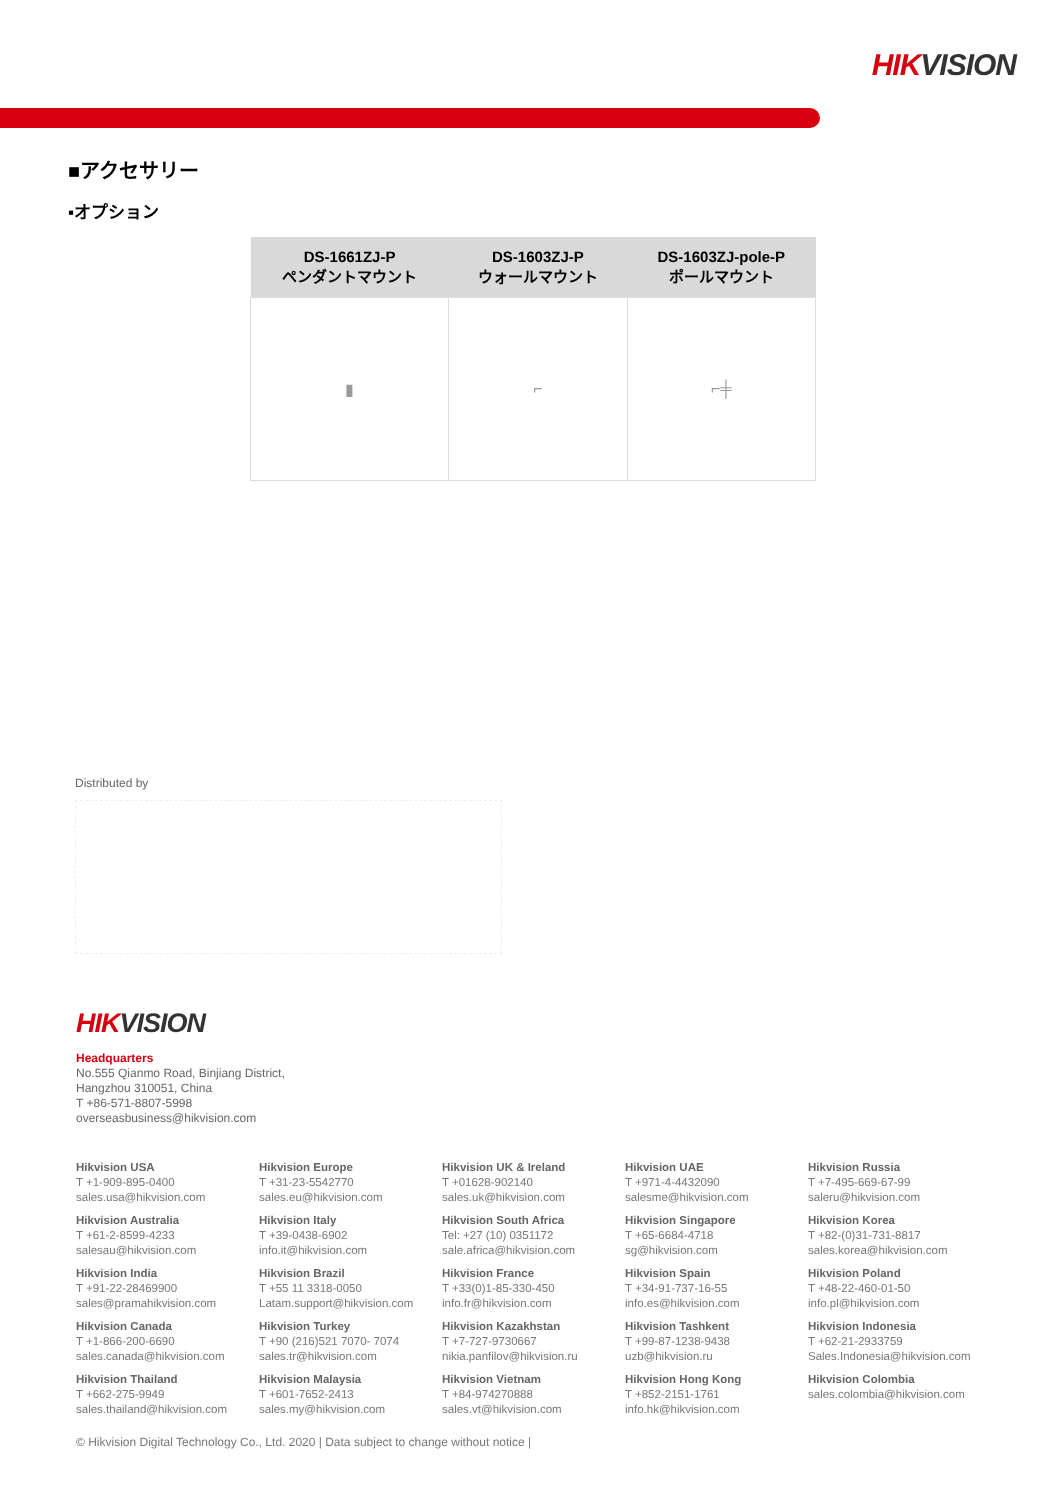HIKVISION
■アクセサリー
▪オプション
| DS-1661ZJ-P ペンダントマウント | DS-1603ZJ-P ウォールマウント | DS-1603ZJ-pole-P ポールマウント |
| --- | --- | --- |
| ▮ | ⌐ | ⌐╪ |
Distributed by
HIKVISION
Headquarters
No.555 Qianmo Road, Binjiang District,
Hangzhou 310051, China
T +86-571-8807-5998
overseasbusiness@hikvision.com
Hikvision USA
T +1-909-895-0400
sales.usa@hikvision.com
Hikvision Europe
T +31-23-5542770
sales.eu@hikvision.com
Hikvision UK & Ireland
T +01628-902140
sales.uk@hikvision.com
Hikvision UAE
T +971-4-4432090
salesme@hikvision.com
Hikvision Russia
T +7-495-669-67-99
saleru@hikvision.com
Hikvision Australia
T +61-2-8599-4233
salesau@hikvision.com
Hikvision Italy
T +39-0438-6902
info.it@hikvision.com
Hikvision South Africa
Tel: +27 (10) 0351172
sale.africa@hikvision.com
Hikvision Singapore
T +65-6684-4718
sg@hikvision.com
Hikvision Korea
T +82-(0)31-731-8817
sales.korea@hikvision.com
Hikvision India
T +91-22-28469900
sales@pramahikvision.com
Hikvision Brazil
T +55 11 3318-0050
Latam.support@hikvision.com
Hikvision France
T +33(0)1-85-330-450
info.fr@hikvision.com
Hikvision Spain
T +34-91-737-16-55
info.es@hikvision.com
Hikvision Poland
T +48-22-460-01-50
info.pl@hikvision.com
Hikvision Canada
T +1-866-200-6690
sales.canada@hikvision.com
Hikvision Turkey
T +90 (216)521 7070- 7074
sales.tr@hikvision.com
Hikvision Kazakhstan
T +7-727-9730667
nikia.panfilov@hikvision.ru
Hikvision Tashkent
T +99-87-1238-9438
uzb@hikvision.ru
Hikvision Indonesia
T +62-21-2933759
Sales.Indonesia@hikvision.com
Hikvision Thailand
T +662-275-9949
sales.thailand@hikvision.com
Hikvision Malaysia
T +601-7652-2413
sales.my@hikvision.com
Hikvision Vietnam
T +84-974270888
sales.vt@hikvision.com
Hikvision Hong Kong
T +852-2151-1761
info.hk@hikvision.com
Hikvision Colombia
sales.colombia@hikvision.com
© Hikvision Digital Technology Co., Ltd. 2020 | Data subject to change without notice |